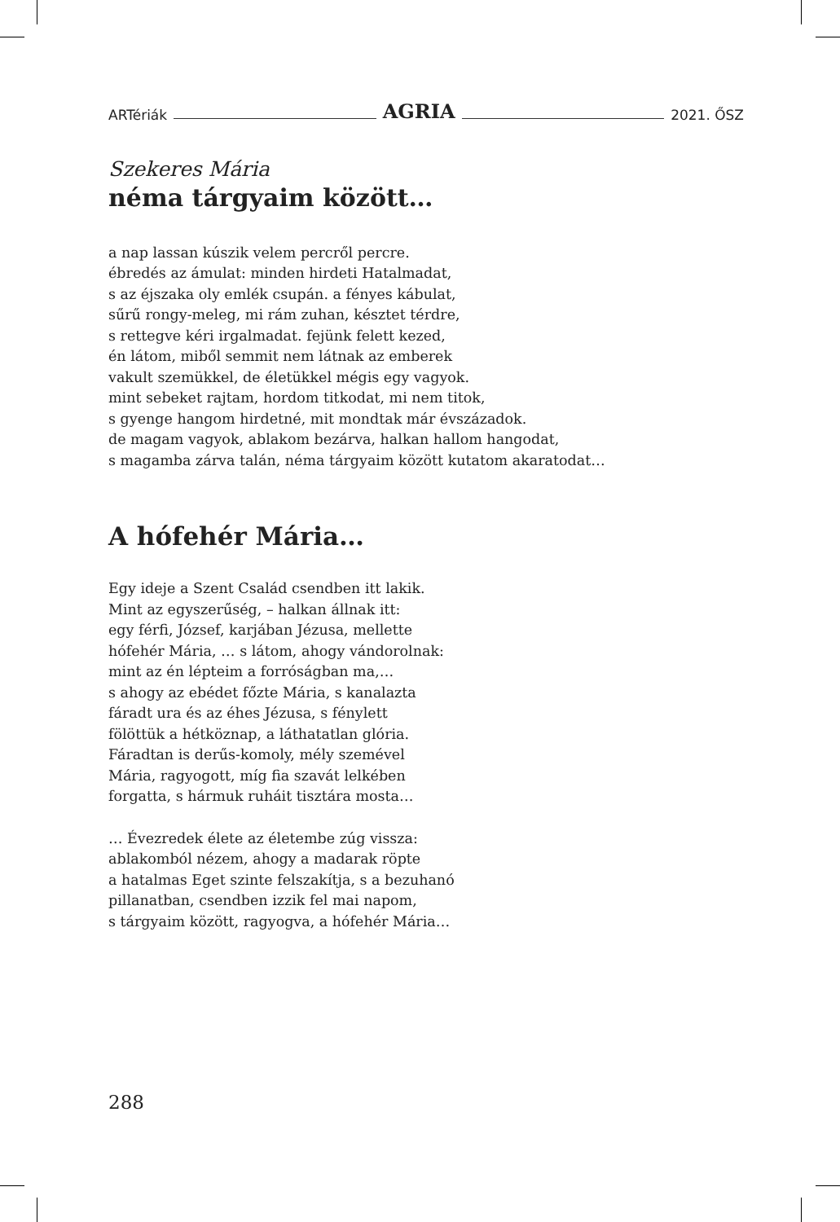ARTériák AGRIA 2021. ŐSZ
Szekeres Mária
néma tárgyaim között…
a nap lassan kúszik velem percről percre.
ébredés az ámulat: minden hirdeti Hatalmadat,
s az éjszaka oly emlék csupán. a fényes kábulat,
sűrű rongy-meleg, mi rám zuhan, késztet térdre,
s rettegve kéri irgalmadat. fejünk felett kezed,
én látom, miből semmit nem látnak az emberek
vakult szemükkel, de életükkel mégis egy vagyok.
mint sebeket rajtam, hordom titkodat, mi nem titok,
s gyenge hangom hirdetné, mit mondtak már évszázadok.
de magam vagyok, ablakom bezárva, halkan hallom hangodat,
s magamba zárva talán, néma tárgyaim között kutatom akaratodat…
A hófehér Mária…
Egy ideje a Szent Család csendben itt lakik.
Mint az egyszerűség, – halkan állnak itt:
egy férfi, József, karjában Jézusa, mellette
hófehér Mária, … s látom, ahogy vándorolnak:
mint az én lépteim a forróságban ma,…
s ahogy az ebédet főzte Mária, s kanalazta
fáradt ura és az éhes Jézusa, s fénylett
fölöttük a hétköznap, a láthatatlan glória.
Fáradtan is derűs-komoly, mély szemével
Mária, ragyogott, míg fia szavát lelkében
forgatta, s hármuk ruháit tisztára mosta…
… Évezredek élete az életembe zúg vissza:
ablakomból nézem, ahogy a madarak röpte
a hatalmas Eget szinte felszakítja, s a bezuhanó
pillanatban, csendben izzik fel mai napom,
s tárgyaim között, ragyogva, a hófehér Mária…
288